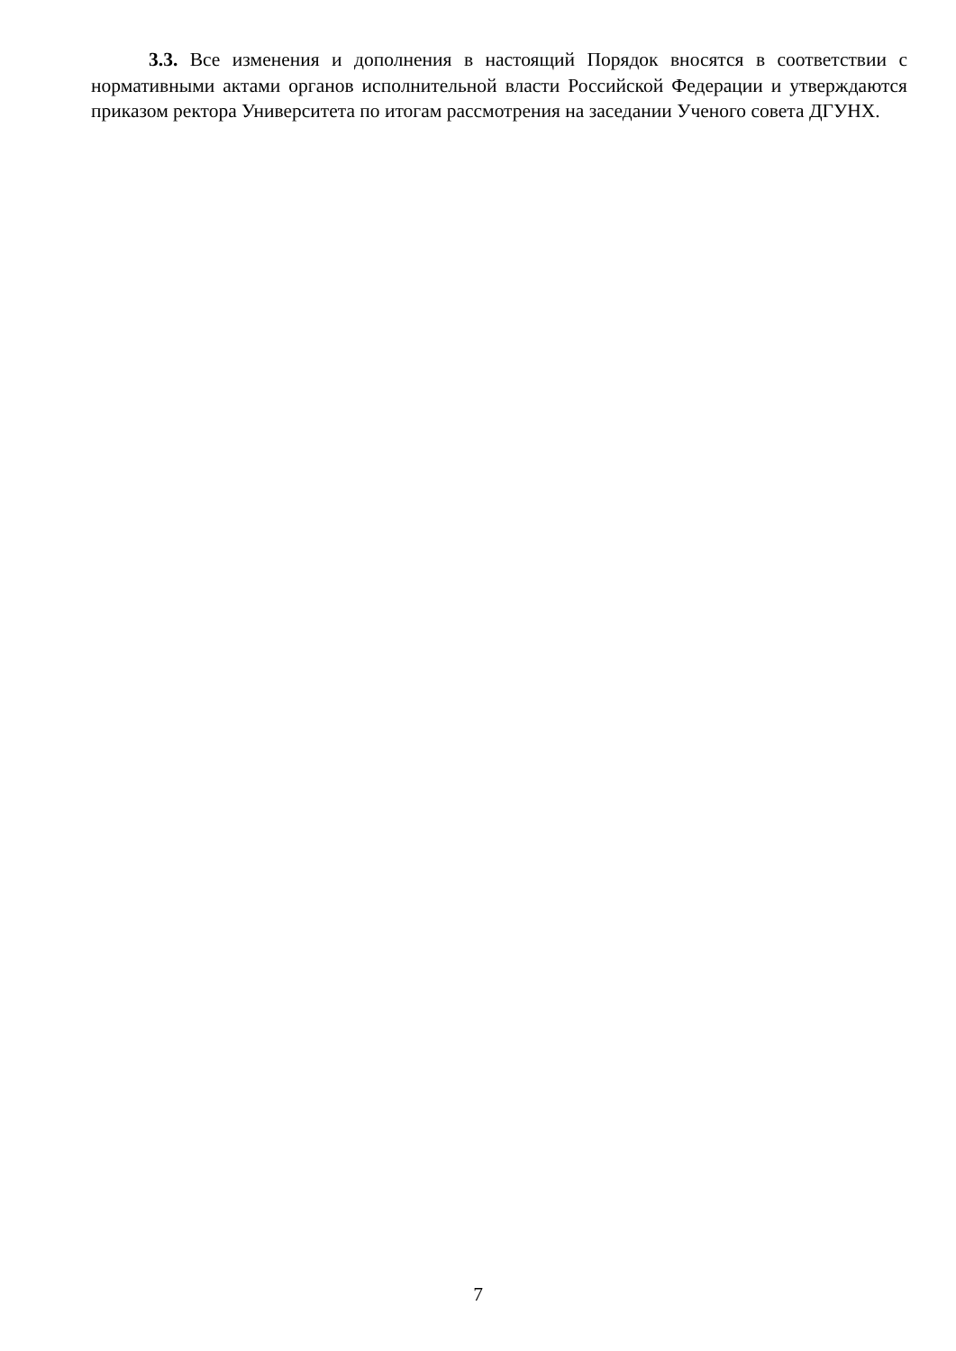3.3. Все изменения и дополнения в настоящий Порядок вносятся в соответствии с нормативными актами органов исполнительной власти Российской Федерации и утверждаются приказом ректора Университета по итогам рассмотрения на заседании Ученого совета ДГУНХ.
7